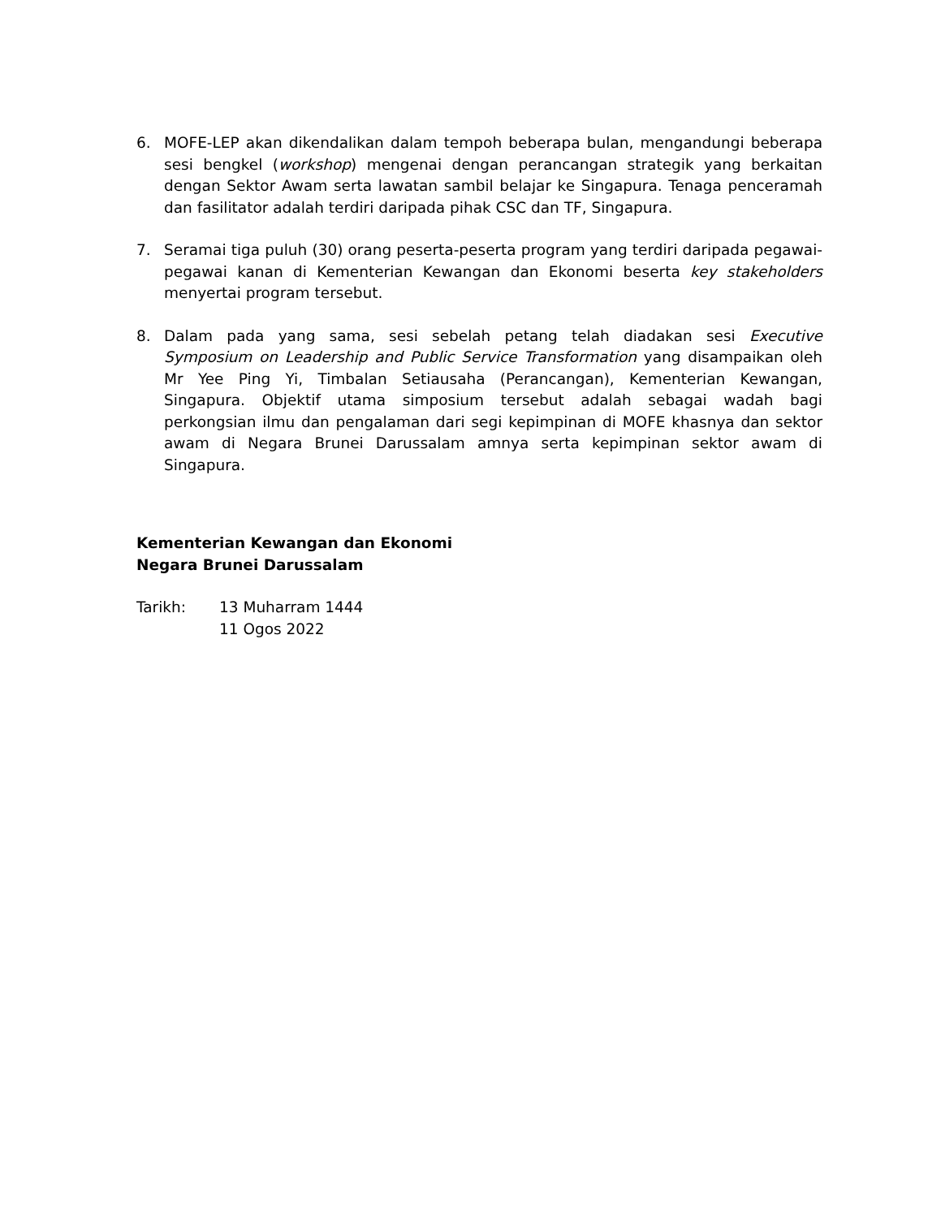6. MOFE-LEP akan dikendalikan dalam tempoh beberapa bulan, mengandungi beberapa sesi bengkel (workshop) mengenai dengan perancangan strategik yang berkaitan dengan Sektor Awam serta lawatan sambil belajar ke Singapura. Tenaga penceramah dan fasilitator adalah terdiri daripada pihak CSC dan TF, Singapura.
7. Seramai tiga puluh (30) orang peserta-peserta program yang terdiri daripada pegawai-pegawai kanan di Kementerian Kewangan dan Ekonomi beserta key stakeholders menyertai program tersebut.
8. Dalam pada yang sama, sesi sebelah petang telah diadakan sesi Executive Symposium on Leadership and Public Service Transformation yang disampaikan oleh Mr Yee Ping Yi, Timbalan Setiausaha (Perancangan), Kementerian Kewangan, Singapura. Objektif utama simposium tersebut adalah sebagai wadah bagi perkongsian ilmu dan pengalaman dari segi kepimpinan di MOFE khasnya dan sektor awam di Negara Brunei Darussalam amnya serta kepimpinan sektor awam di Singapura.
Kementerian Kewangan dan Ekonomi
Negara Brunei Darussalam
Tarikh: 13 Muharram 1444
11 Ogos 2022